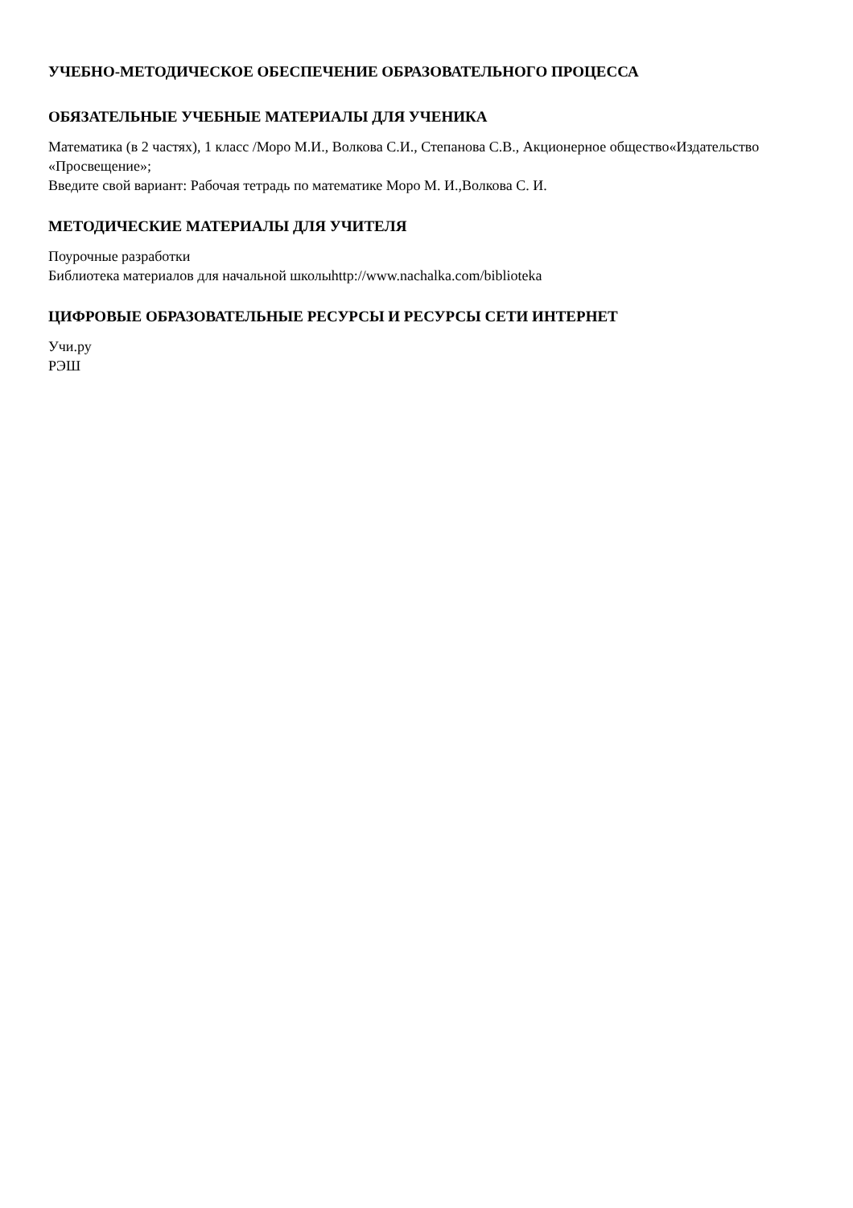УЧЕБНО-МЕТОДИЧЕСКОЕ ОБЕСПЕЧЕНИЕ ОБРАЗОВАТЕЛЬНОГО ПРОЦЕССА
ОБЯЗАТЕЛЬНЫЕ УЧЕБНЫЕ МАТЕРИАЛЫ ДЛЯ УЧЕНИКА
Математика (в 2 частях), 1 класс /Моро М.И., Волкова С.И., Степанова С.В., Акционерное общество«Издательство «Просвещение»;
Введите свой вариант: Рабочая тетрадь по математике Моро М. И.,Волкова С. И.
МЕТОДИЧЕСКИЕ МАТЕРИАЛЫ ДЛЯ УЧИТЕЛЯ
Поурочные разработки
Библиотека материалов для начальной школыhttp://www.nachalka.com/biblioteka
ЦИФРОВЫЕ ОБРАЗОВАТЕЛЬНЫЕ РЕСУРСЫ И РЕСУРСЫ СЕТИ ИНТЕРНЕТ
Учи.ру
РЭШ